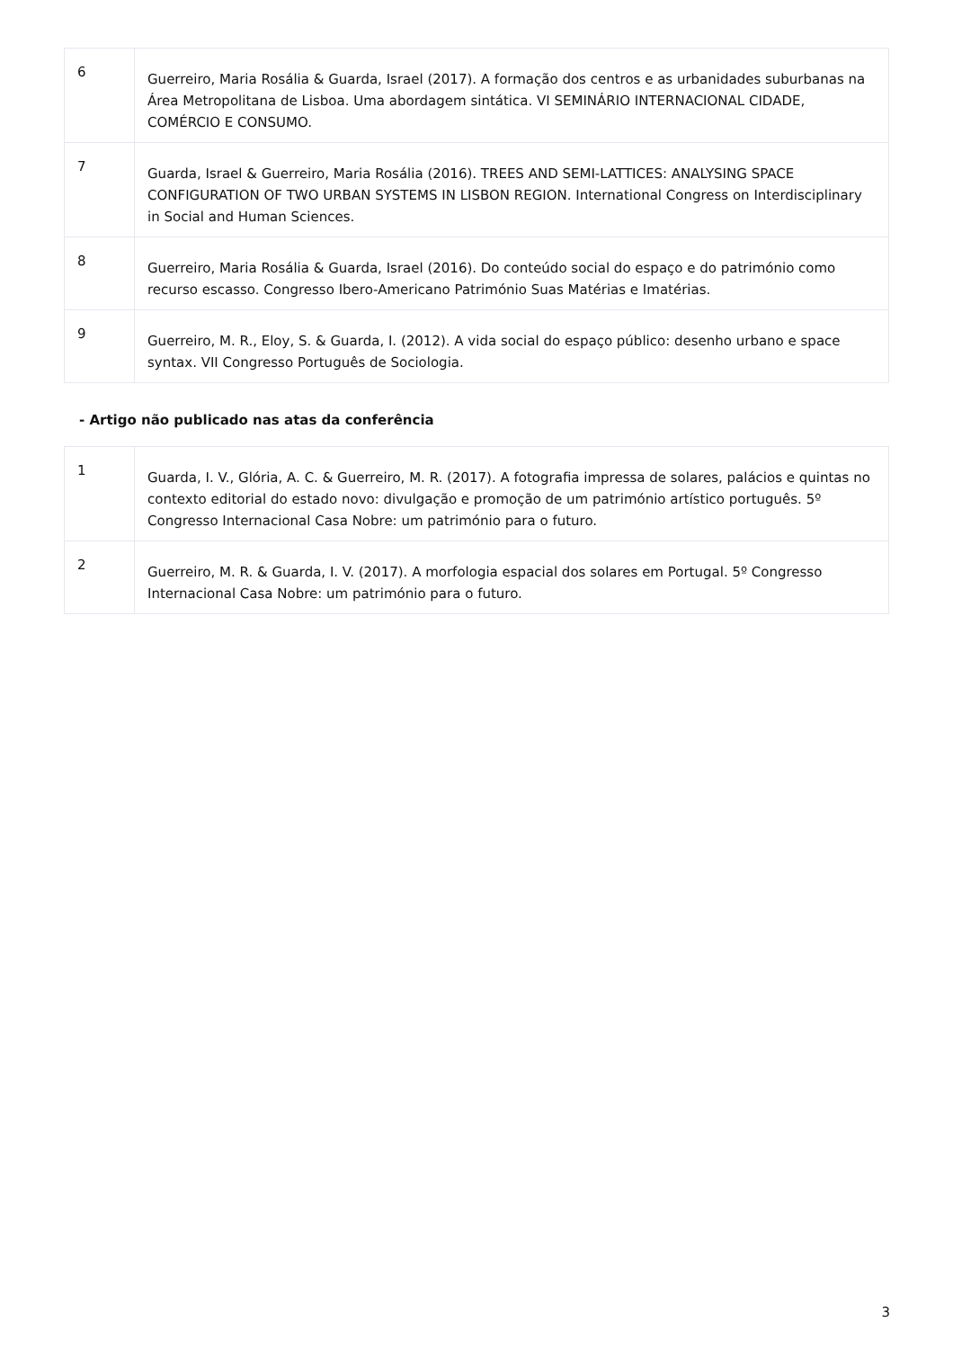| 6 | Guerreiro, Maria Rosália & Guarda, Israel (2017). A formação dos centros e as urbanidades suburbanas na Área Metropolitana de Lisboa. Uma abordagem sintática. VI SEMINÁRIO INTERNACIONAL CIDADE, COMÉRCIO E CONSUMO. |
| 7 | Guarda, Israel & Guerreiro, Maria Rosália (2016). TREES AND SEMI-LATTICES: ANALYSING SPACE CONFIGURATION OF TWO URBAN SYSTEMS IN LISBON REGION. International Congress on Interdisciplinary in Social and Human Sciences. |
| 8 | Guerreiro, Maria Rosália & Guarda, Israel (2016). Do conteúdo social do espaço e do património como recurso escasso. Congresso Ibero-Americano Património Suas Matérias e Imatérias. |
| 9 | Guerreiro, M. R., Eloy, S. & Guarda, I. (2012). A vida social do espaço público: desenho urbano e space syntax. VII Congresso Português de Sociologia. |
- Artigo não publicado nas atas da conferência
| 1 | Guarda, I. V., Glória, A. C. & Guerreiro, M. R. (2017). A fotografia impressa de solares, palácios e quintas no contexto editorial do estado novo: divulgação e promoção de um património artístico português. 5º Congresso Internacional Casa Nobre: um património para o futuro. |
| 2 | Guerreiro, M. R. & Guarda, I. V. (2017). A morfologia espacial dos solares em Portugal. 5º Congresso Internacional Casa Nobre: um património para o futuro. |
3